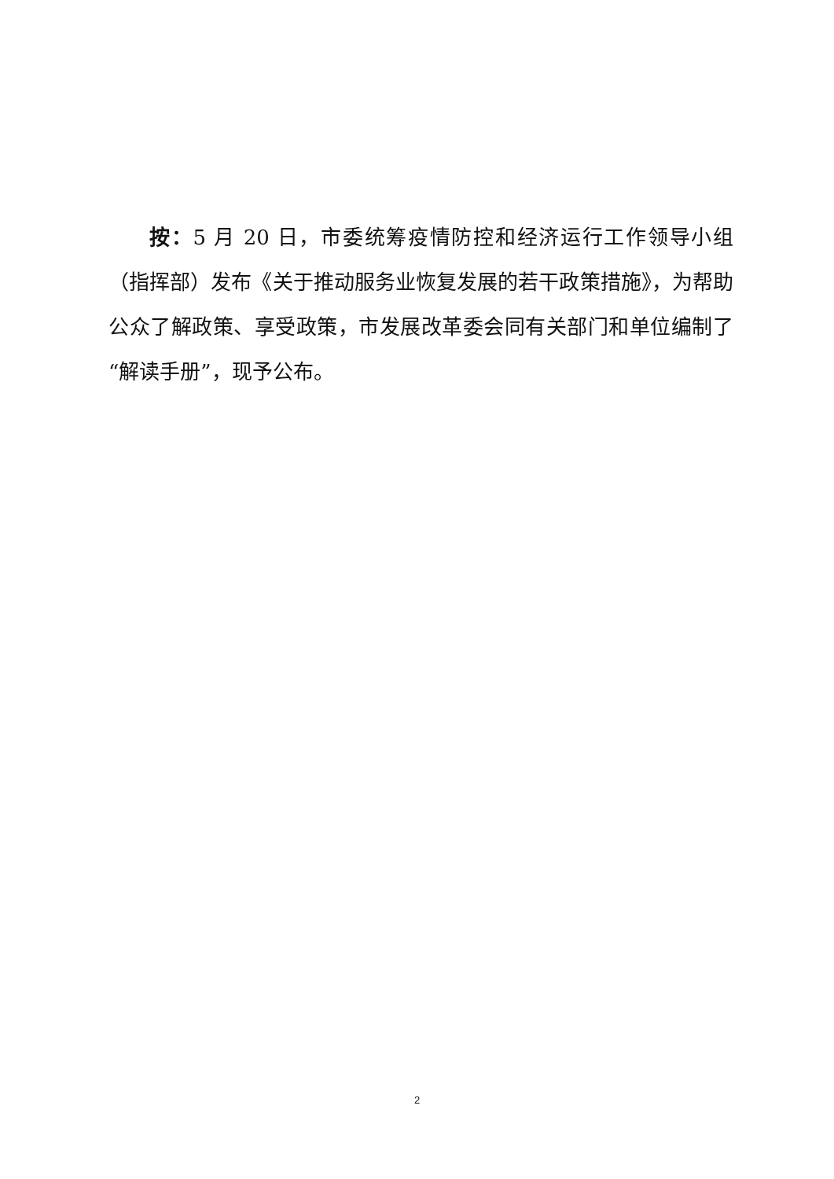按：5 月 20 日，市委统筹疫情防控和经济运行工作领导小组（指挥部）发布《关于推动服务业恢复发展的若干政策措施》，为帮助公众了解政策、享受政策，市发展改革委会同有关部门和单位编制了“解读手册”，现予公布。
2